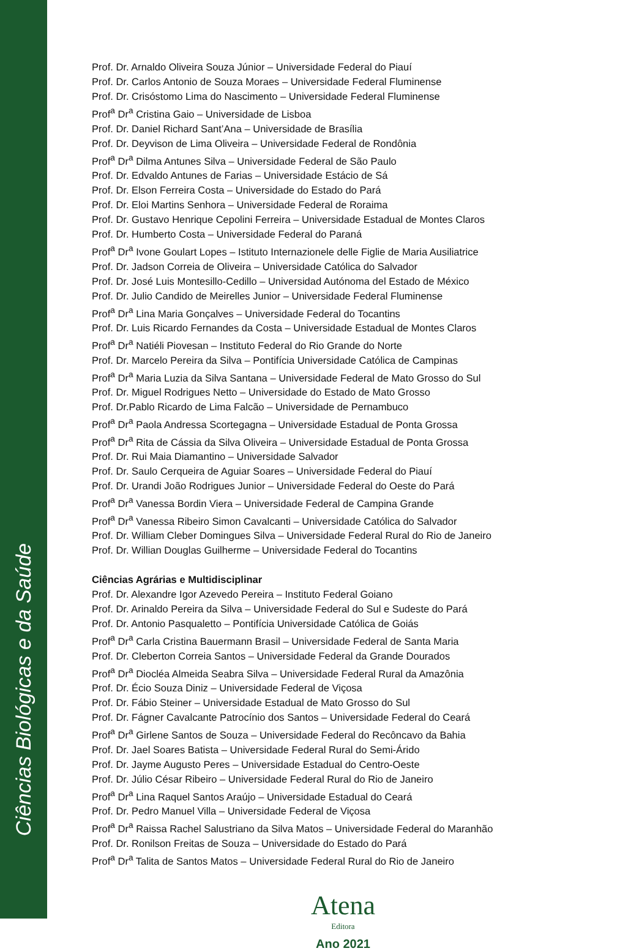Ciências Biológicas e da Saúde
Prof. Dr. Arnaldo Oliveira Souza Júnior – Universidade Federal do Piauí
Prof. Dr. Carlos Antonio de Souza Moraes – Universidade Federal Fluminense
Prof. Dr. Crisóstomo Lima do Nascimento – Universidade Federal Fluminense
Prof<sup>a</sup> Dr<sup>a</sup> Cristina Gaio – Universidade de Lisboa
Prof. Dr. Daniel Richard Sant’Ana – Universidade de Brasília
Prof. Dr. Deyvison de Lima Oliveira – Universidade Federal de Rondônia
Prof<sup>a</sup> Dr<sup>a</sup> Dilma Antunes Silva – Universidade Federal de São Paulo
Prof. Dr. Edvaldo Antunes de Farias – Universidade Estácio de Sá
Prof. Dr. Elson Ferreira Costa – Universidade do Estado do Pará
Prof. Dr. Eloi Martins Senhora – Universidade Federal de Roraima
Prof. Dr. Gustavo Henrique Cepolini Ferreira – Universidade Estadual de Montes Claros
Prof. Dr. Humberto Costa – Universidade Federal do Paraná
Prof<sup>a</sup> Dr<sup>a</sup> Ivone Goulart Lopes – Istituto Internazionele delle Figlie de Maria Ausiliatrice
Prof. Dr. Jadson Correia de Oliveira – Universidade Católica do Salvador
Prof. Dr. José Luis Montesillo-Cedillo – Universidad Autónoma del Estado de México
Prof. Dr. Julio Candido de Meirelles Junior – Universidade Federal Fluminense
Prof<sup>a</sup> Dr<sup>a</sup> Lina Maria Gonçalves – Universidade Federal do Tocantins
Prof. Dr. Luis Ricardo Fernandes da Costa – Universidade Estadual de Montes Claros
Prof<sup>a</sup> Dr<sup>a</sup> Natiéli Piovesan – Instituto Federal do Rio Grande do Norte
Prof. Dr. Marcelo Pereira da Silva – Pontifícia Universidade Católica de Campinas
Prof<sup>a</sup> Dr<sup>a</sup> Maria Luzia da Silva Santana – Universidade Federal de Mato Grosso do Sul
Prof. Dr. Miguel Rodrigues Netto – Universidade do Estado de Mato Grosso
Prof. Dr.Pablo Ricardo de Lima Falcão – Universidade de Pernambuco
Prof<sup>a</sup> Dr<sup>a</sup> Paola Andressa Scortegagna – Universidade Estadual de Ponta Grossa
Prof<sup>a</sup> Dr<sup>a</sup> Rita de Cássia da Silva Oliveira – Universidade Estadual de Ponta Grossa
Prof. Dr. Rui Maia Diamantino – Universidade Salvador
Prof. Dr. Saulo Cerqueira de Aguiar Soares – Universidade Federal do Piauí
Prof. Dr. Urandi João Rodrigues Junior – Universidade Federal do Oeste do Pará
Prof<sup>a</sup> Dr<sup>a</sup> Vanessa Bordin Viera – Universidade Federal de Campina Grande
Prof<sup>a</sup> Dr<sup>a</sup> Vanessa Ribeiro Simon Cavalcanti – Universidade Católica do Salvador
Prof. Dr. William Cleber Domingues Silva – Universidade Federal Rural do Rio de Janeiro
Prof. Dr. Willian Douglas Guilherme – Universidade Federal do Tocantins
Ciências Agrárias e Multidisciplinar
Prof. Dr. Alexandre Igor Azevedo Pereira – Instituto Federal Goiano
Prof. Dr. Arinaldo Pereira da Silva – Universidade Federal do Sul e Sudeste do Pará
Prof. Dr. Antonio Pasqualetto – Pontifícia Universidade Católica de Goiás
Prof<sup>a</sup> Dr<sup>a</sup> Carla Cristina Bauermann Brasil – Universidade Federal de Santa Maria
Prof. Dr. Cleberton Correia Santos – Universidade Federal da Grande Dourados
Prof<sup>a</sup> Dr<sup>a</sup> Diocléa Almeida Seabra Silva – Universidade Federal Rural da Amazônia
Prof. Dr. Écio Souza Diniz – Universidade Federal de Viçosa
Prof. Dr. Fábio Steiner – Universidade Estadual de Mato Grosso do Sul
Prof. Dr. Fágner Cavalcante Patrocínio dos Santos – Universidade Federal do Ceará
Prof<sup>a</sup> Dr<sup>a</sup> Girlene Santos de Souza – Universidade Federal do Recôncavo da Bahia
Prof. Dr. Jael Soares Batista – Universidade Federal Rural do Semi-Árido
Prof. Dr. Jayme Augusto Peres – Universidade Estadual do Centro-Oeste
Prof. Dr. Júlio César Ribeiro – Universidade Federal Rural do Rio de Janeiro
Prof<sup>a</sup> Dr<sup>a</sup> Lina Raquel Santos Araújo – Universidade Estadual do Ceará
Prof. Dr. Pedro Manuel Villa – Universidade Federal de Viçosa
Prof<sup>a</sup> Dr<sup>a</sup> Raissa Rachel Salustriano da Silva Matos – Universidade Federal do Maranhão
Prof. Dr. Ronilson Freitas de Souza – Universidade do Estado do Pará
Prof<sup>a</sup> Dr<sup>a</sup> Talita de Santos Matos – Universidade Federal Rural do Rio de Janeiro
Atena
Editora
Ano 2021